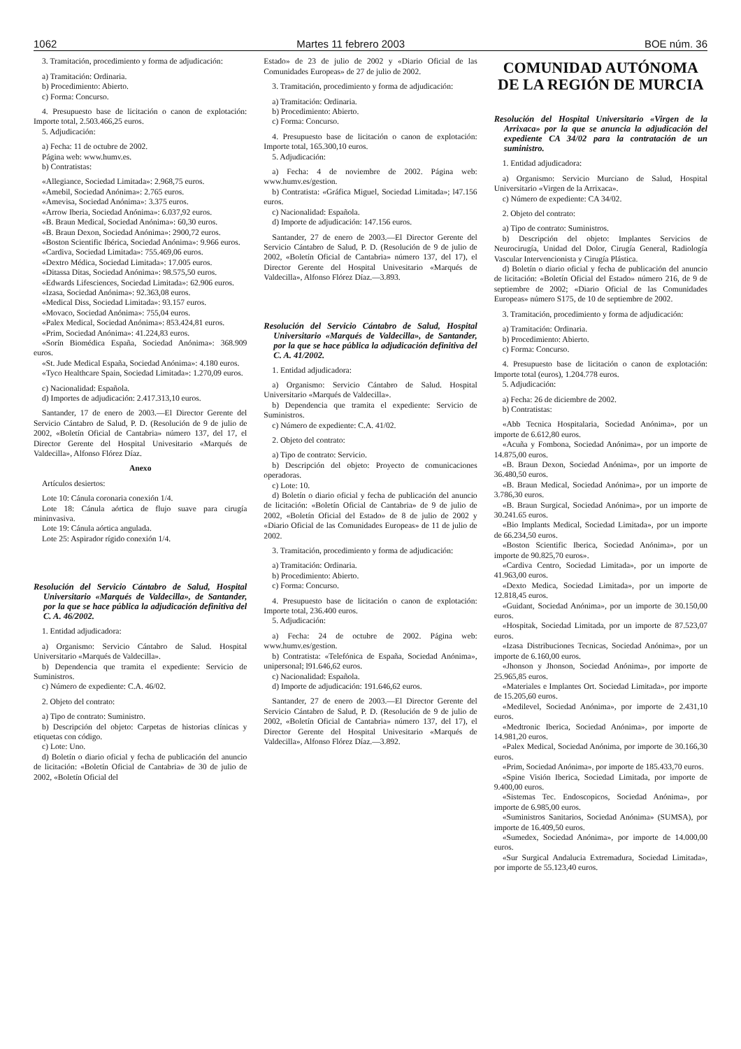1062 Martes 11 febrero 2003 BOE núm. 36
3. Tramitación, procedimiento y forma de adjudicación:
a) Tramitación: Ordinaria.
b) Procedimiento: Abierto.
c) Forma: Concurso.
4. Presupuesto base de licitación o canon de explotación: Importe total, 2.503.466,25 euros.
5. Adjudicación:
a) Fecha: 11 de octubre de 2002.
Página web: www.humv.es.
b) Contratistas:
«Allegiance, Sociedad Limitada»: 2.968,75 euros.
«Amebil, Sociedad Anónima»: 2.765 euros.
«Amevisa, Sociedad Anónima»: 3.375 euros.
«Arrow Iberia, Sociedad Anónima»: 6.037,92 euros.
«B. Braun Medical, Sociedad Anónima»: 60,30 euros.
«B. Braun Dexon, Sociedad Anónima»: 2900,72 euros.
«Boston Scientific Ibérica, Sociedad Anónima»: 9.966 euros.
«Cardiva, Sociedad Limitada»: 755.469,06 euros.
«Dextro Médica, Sociedad Limitada»: 17.005 euros.
«Ditassa Ditas, Sociedad Anónima»: 98.575,50 euros.
«Edwards Lifesciences, Sociedad Limitada»: 62.906 euros.
«Izasa, Sociedad Anónima»: 92.363,08 euros.
«Medical Diss, Sociedad Limitada»: 93.157 euros.
«Movaco, Sociedad Anónima»: 755,04 euros.
«Palex Medical, Sociedad Anónima»: 853.424,81 euros.
«Prim, Sociedad Anónima»: 41.224,83 euros.
«Sorín Biomédica España, Sociedad Anónima»: 368.909 euros.
«St. Jude Medical España, Sociedad Anónima»: 4.180 euros.
«Tyco Healthcare Spain, Sociedad Limitada»: 1.270,09 euros.
c) Nacionalidad: Española.
d) Importes de adjudicación: 2.417.313,10 euros.
Santander, 17 de enero de 2003.—El Director Gerente del Servicio Cántabro de Salud, P. D. (Resolución de 9 de julio de 2002, «Boletín Oficial de Cantabria» número 137, del 17, el Director Gerente del Hospital Univesitario «Marqués de Valdecilla», Alfonso Flórez Díaz.
Anexo
Artículos desiertos:
Lote 10: Cánula coronaria conexión 1/4.
Lote 18: Cánula aórtica de flujo suave para cirugía mininvasiva.
Lote 19: Cánula aórtica angulada.
Lote 25: Aspirador rígido conexión 1/4.
Resolución del Servicio Cántabro de Salud, Hospital Universitario «Marqués de Valdecilla», de Santander, por la que se hace pública la adjudicación definitiva del C. A. 46/2002.
1. Entidad adjudicadora:
a) Organismo: Servicio Cántabro de Salud. Hospital Universitario «Marqués de Valdecilla».
b) Dependencia que tramita el expediente: Servicio de Suministros.
c) Número de expediente: C.A. 46/02.
2. Objeto del contrato:
a) Tipo de contrato: Suministro.
b) Descripción del objeto: Carpetas de historias clínicas y etiquetas con código.
c) Lote: Uno.
d) Boletín o diario oficial y fecha de publicación del anuncio de licitación: «Boletín Oficial de Cantabria» de 30 de julio de 2002, «Boletín Oficial del
Estado» de 23 de julio de 2002 y «Diario Oficial de las Comunidades Europeas» de 27 de julio de 2002.
3. Tramitación, procedimiento y forma de adjudicación:
a) Tramitación: Ordinaria.
b) Procedimiento: Abierto.
c) Forma: Concurso.
4. Presupuesto base de licitación o canon de explotación: Importe total, 165.300,10 euros.
5. Adjudicación:
a) Fecha: 4 de noviembre de 2002. Página web: www.humv.es/gestion.
b) Contratista: «Gráfica Miguel, Sociedad Limitada»; l47.156 euros.
c) Nacionalidad: Española.
d) Importe de adjudicación: 147.156 euros.
Santander, 27 de enero de 2003.—El Director Gerente del Servicio Cántabro de Salud, P. D. (Resolución de 9 de julio de 2002, «Boletín Oficial de Cantabria» número 137, del 17), el Director Gerente del Hospital Univesitario «Marqués de Valdecilla», Alfonso Flórez Díaz.—3.893.
Resolución del Servicio Cántabro de Salud, Hospital Universitario «Marqués de Valdecilla», de Santander, por la que se hace pública la adjudicación definitiva del C. A. 41/2002.
1. Entidad adjudicadora:
a) Organismo: Servicio Cántabro de Salud. Hospital Universitario «Marqués de Valdecilla».
b) Dependencia que tramita el expediente: Servicio de Suministros.
c) Número de expediente: C.A. 41/02.
2. Objeto del contrato:
a) Tipo de contrato: Servicio.
b) Descripción del objeto: Proyecto de comunicaciones operadoras.
c) Lote: 10.
d) Boletín o diario oficial y fecha de publicación del anuncio de licitación: «Boletín Oficial de Cantabria» de 9 de julio de 2002, «Boletín Oficial del Estado» de 8 de julio de 2002 y «Diario Oficial de las Comunidades Europeas» de 11 de julio de 2002.
3. Tramitación, procedimiento y forma de adjudicación:
a) Tramitación: Ordinaria.
b) Procedimiento: Abierto.
c) Forma: Concurso.
4. Presupuesto base de licitación o canon de explotación: Importe total, 236.400 euros.
5. Adjudicación:
a) Fecha: 24 de octubre de 2002. Página web: www.humv.es/gestion.
b) Contratista: «Telefónica de España, Sociedad Anónima», unipersonal; l91.646,62 euros.
c) Nacionalidad: Española.
d) Importe de adjudicación: 191.646,62 euros.
Santander, 27 de enero de 2003.—El Director Gerente del Servicio Cántabro de Salud, P. D. (Resolución de 9 de julio de 2002, «Boletín Oficial de Cantabria» número 137, del 17), el Director Gerente del Hospital Univesitario «Marqués de Valdecilla», Alfonso Flórez Díaz.—3.892.
COMUNIDAD AUTÓNOMA
DE LA REGIÓN DE MURCIA
Resolución del Hospital Universitario «Virgen de la Arrixaca» por la que se anuncia la adjudicación del expediente CA 34/02 para la contratación de un suministro.
1. Entidad adjudicadora:
a) Organismo: Servicio Murciano de Salud, Hospital Universitario «Virgen de la Arrixaca».
c) Número de expediente: CA 34/02.
2. Objeto del contrato:
a) Tipo de contrato: Suministros.
b) Descripción del objeto: Implantes Servicios de Neurocirugía, Unidad del Dolor, Cirugía General, Radiología Vascular Intervencionista y Cirugía Plástica.
d) Boletín o diario oficial y fecha de publicación del anuncio de licitación: «Boletín Oficial del Estado» número 216, de 9 de septiembre de 2002; «Diario Oficial de las Comunidades Europeas» número S175, de 10 de septiembre de 2002.
3. Tramitación, procedimiento y forma de adjudicación:
a) Tramitación: Ordinaria.
b) Procedimiento: Abierto.
c) Forma: Concurso.
4. Presupuesto base de licitación o canon de explotación: Importe total (euros), 1.204.778 euros.
5. Adjudicación:
a) Fecha: 26 de diciembre de 2002.
b) Contratistas:
«Abb Tecnica Hospitalaria, Sociedad Anónima», por un importe de 6.612,80 euros.
«Acuña y Fombona, Sociedad Anónima», por un importe de 14.875,00 euros.
«B. Braun Dexon, Sociedad Anónima», por un importe de 36.480,50 euros.
«B. Braun Medical, Sociedad Anónima», por un importe de 3.786,30 euros.
«B. Braun Surgical, Sociedad Anónima», por un importe de 30.241.65 euros.
«Bio Implants Medical, Sociedad Limitada», por un importe de 66.234,50 euros.
«Boston Scientific Iberica, Sociedad Anónima», por un importe de 90.825,70 euros».
«Cardiva Centro, Sociedad Limitada», por un importe de 41.963,00 euros.
«Dexto Medica, Sociedad Limitada», por un importe de 12.818,45 euros.
«Guidant, Sociedad Anónima», por un importe de 30.150,00 euros.
«Hospitak, Sociedad Limitada, por un importe de 87.523,07 euros.
«Izasa Distribuciones Tecnicas, Sociedad Anónima», por un importe de 6.160,00 euros.
«Jhonson y Jhonson, Sociedad Anónima», por importe de 25.965,85 euros.
«Materiales e Implantes Ort. Sociedad Limitada», por importe de 15.205,60 euros.
«Medilevel, Sociedad Anónima», por importe de 2.431,10 euros.
«Medtronic Iberica, Sociedad Anónima», por importe de 14.981,20 euros.
«Palex Medical, Sociedad Anónima, por importe de 30.166,30 euros.
«Prim, Sociedad Anónima», por importe de 185.433,70 euros.
«Spine Visión Iberica, Sociedad Limitada, por importe de 9.400,00 euros.
«Sistemas Tec. Endoscopicos, Sociedad Anónima», por importe de 6.985,00 euros.
«Suministros Sanitarios, Sociedad Anónima» (SUMSA), por importe de 16.409,50 euros.
«Sumedex, Sociedad Anónima», por importe de 14.000,00 euros.
«Sur Surgical Andalucia Extremadura, Sociedad Limitada», por importe de 55.123,40 euros.